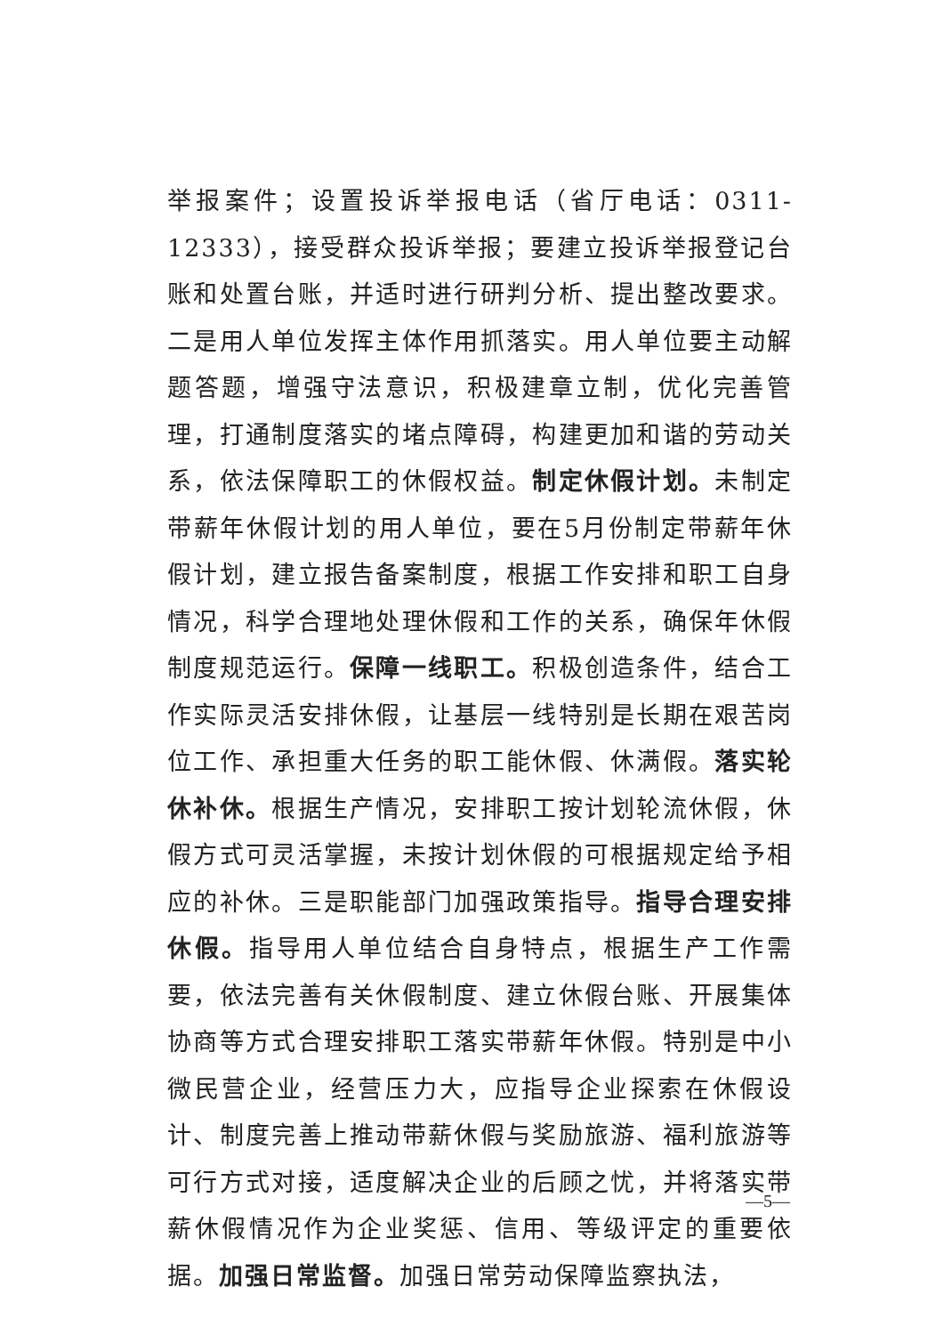举报案件；设置投诉举报电话（省厅电话：0311-12333），接受群众投诉举报；要建立投诉举报登记台账和处置台账，并适时进行研判分析、提出整改要求。二是用人单位发挥主体作用抓落实。用人单位要主动解题答题，增强守法意识，积极建章立制，优化完善管理，打通制度落实的堵点障碍，构建更加和谐的劳动关系，依法保障职工的休假权益。制定休假计划。未制定带薪年休假计划的用人单位，要在5月份制定带薪年休假计划，建立报告备案制度，根据工作安排和职工自身情况，科学合理地处理休假和工作的关系，确保年休假制度规范运行。保障一线职工。积极创造条件，结合工作实际灵活安排休假，让基层一线特别是长期在艰苦岗位工作、承担重大任务的职工能休假、休满假。落实轮休补休。根据生产情况，安排职工按计划轮流休假，休假方式可灵活掌握，未按计划休假的可根据规定给予相应的补休。三是职能部门加强政策指导。指导合理安排休假。指导用人单位结合自身特点，根据生产工作需要，依法完善有关休假制度、建立休假台账、开展集体协商等方式合理安排职工落实带薪年休假。特别是中小微民营企业，经营压力大，应指导企业探索在休假设计、制度完善上推动带薪休假与奖励旅游、福利旅游等可行方式对接，适度解决企业的后顾之忧，并将落实带薪休假情况作为企业奖惩、信用、等级评定的重要依据。加强日常监督。加强日常劳动保障监察执法，
—5—